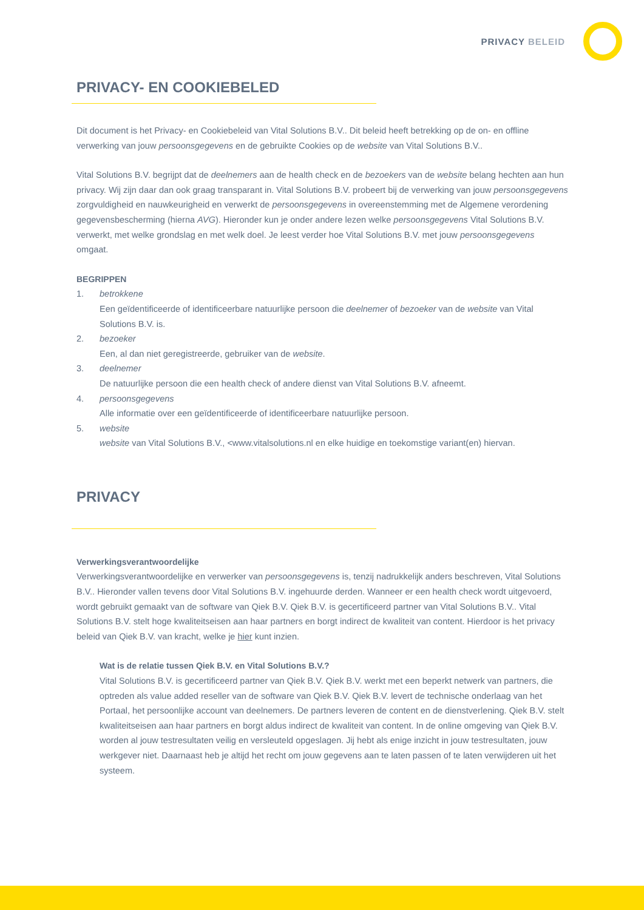PRIVACY BELEID
PRIVACY- EN COOKIEBELED
Dit document is het Privacy- en Cookiebeleid van Vital Solutions B.V.. Dit beleid heeft betrekking op de on- en offline verwerking van jouw persoonsgegevens en de gebruikte Cookies op de website van Vital Solutions B.V..
Vital Solutions B.V. begrijpt dat de deelnemers aan de health check en de bezoekers van de website belang hechten aan hun privacy. Wij zijn daar dan ook graag transparant in. Vital Solutions B.V. probeert bij de verwerking van jouw persoonsgegevens zorgvuldigheid en nauwkeurigheid en verwerkt de persoonsgegevens in overeenstemming met de Algemene verordening gegevensbescherming (hierna AVG). Hieronder kun je onder andere lezen welke persoonsgegevens Vital Solutions B.V. verwerkt, met welke grondslag en met welk doel. Je leest verder hoe Vital Solutions B.V. met jouw persoonsgegevens omgaat.
BEGRIPPEN
1. betrokkene
Een geïdentificeerde of identificeerbare natuurlijke persoon die deelnemer of bezoeker van de website van Vital Solutions B.V. is.
2. bezoeker
Een, al dan niet geregistreerde, gebruiker van de website.
3. deelnemer
De natuurlijke persoon die een health check of andere dienst van Vital Solutions B.V. afneemt.
4. persoonsgegevens
Alle informatie over een geïdentificeerde of identificeerbare natuurlijke persoon.
5. website
website van Vital Solutions B.V., <www.vitalsolutions.nl en elke huidige en toekomstige variant(en) hiervan.
PRIVACY
Verwerkingsverantwoordelijke
Verwerkingsverantwoordelijke en verwerker van persoonsgegevens is, tenzij nadrukkelijk anders beschreven, Vital Solutions B.V.. Hieronder vallen tevens door Vital Solutions B.V. ingehuurde derden. Wanneer er een health check wordt uitgevoerd, wordt gebruikt gemaakt van de software van Qiek B.V. Qiek B.V. is gecertificeerd partner van Vital Solutions B.V.. Vital Solutions B.V. stelt hoge kwaliteitseisen aan haar partners en borgt indirect de kwaliteit van content. Hierdoor is het privacy beleid van Qiek B.V. van kracht, welke je hier kunt inzien.
Wat is de relatie tussen Qiek B.V. en Vital Solutions B.V.?
Vital Solutions B.V. is gecertificeerd partner van Qiek B.V. Qiek B.V. werkt met een beperkt netwerk van partners, die optreden als value added reseller van de software van Qiek B.V. Qiek B.V. levert de technische onderlaag van het Portaal, het persoonlijke account van deelnemers. De partners leveren de content en de dienstverlening. Qiek B.V. stelt kwaliteitseisen aan haar partners en borgt aldus indirect de kwaliteit van content. In de online omgeving van Qiek B.V. worden al jouw testresultaten veilig en versleuteld opgeslagen. Jij hebt als enige inzicht in jouw testresultaten, jouw werkgever niet. Daarnaast heb je altijd het recht om jouw gegevens aan te laten passen of te laten verwijderen uit het systeem.